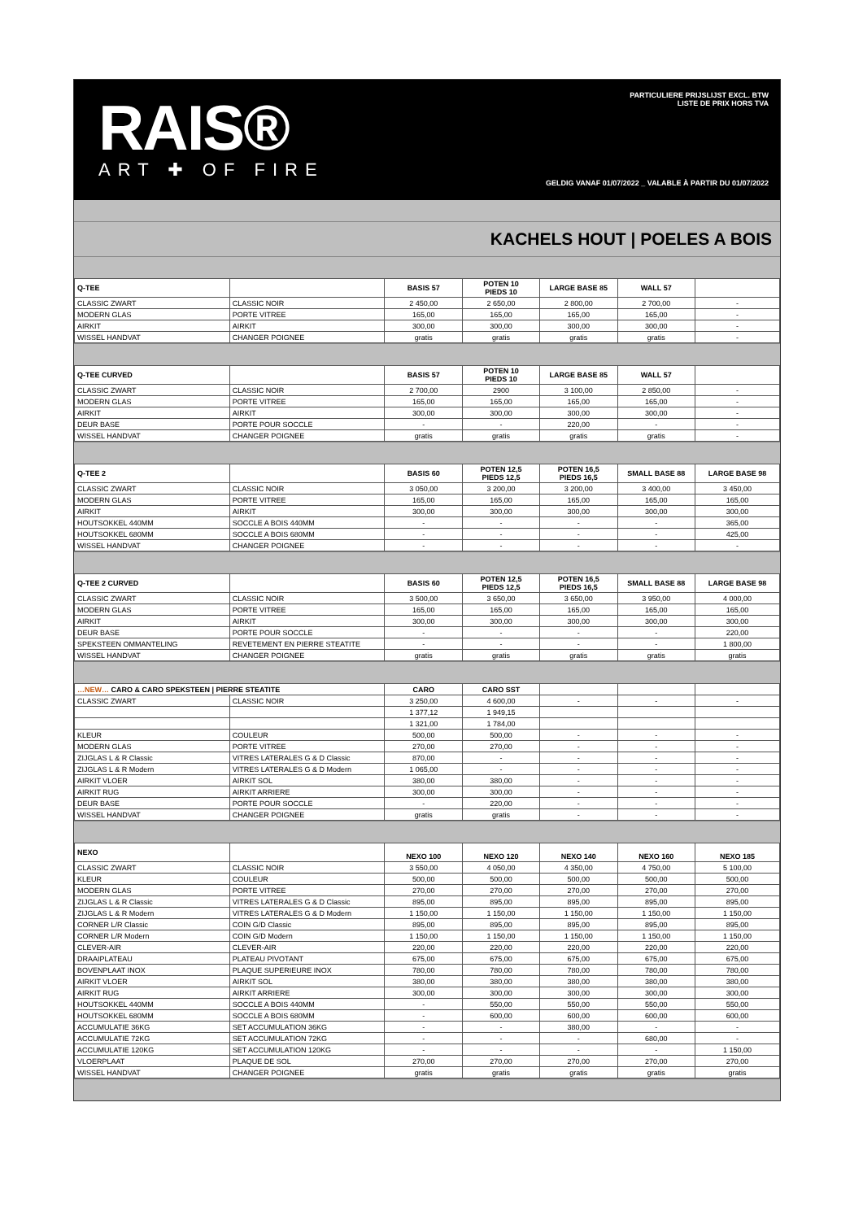RAIS®
ART ✚ OF FIRE
PARTICULIERE PRIJSLIJST EXCL. BTW
LISTE DE PRIX HORS TVA
GELDIG VANAF 01/07/2022 _ VALABLE À PARTIR DU 01/07/2022
KACHELS HOUT | POELES A BOIS
| Q-TEE | | BASIS 57 | POTEN 10 PIEDS 10 | LARGE BASE 85 | WALL 57 | |
| CLASSIC ZWART | CLASSIC NOIR | 2 450,00 | 2 650,00 | 2 800,00 | 2 700,00 | - |
| MODERN GLAS | PORTE VITREE | 165,00 | 165,00 | 165,00 | 165,00 | - |
| AIRKIT | AIRKIT | 300,00 | 300,00 | 300,00 | 300,00 | - |
| WISSEL HANDVAT | CHANGER POIGNEE | gratis | gratis | gratis | gratis | - |
| Q-TEE CURVED | | BASIS 57 | POTEN 10 PIEDS 10 | LARGE BASE 85 | WALL 57 | |
| CLASSIC ZWART | CLASSIC NOIR | 2 700,00 | 2900 | 3 100,00 | 2 850,00 | - |
| MODERN GLAS | PORTE VITREE | 165,00 | 165,00 | 165,00 | 165,00 | - |
| AIRKIT | AIRKIT | 300,00 | 300,00 | 300,00 | 300,00 | - |
| DEUR BASE | PORTE POUR SOCCLE | - | - | 220,00 | - | - |
| WISSEL HANDVAT | CHANGER POIGNEE | gratis | gratis | gratis | gratis | - |
| Q-TEE 2 | | BASIS 60 | POTEN 12,5 PIEDS 12,5 | POTEN 16,5 PIEDS 16,5 | SMALL BASE 88 | LARGE BASE 98 |
| CLASSIC ZWART | CLASSIC NOIR | 3 050,00 | 3 200,00 | 3 200,00 | 3 400,00 | 3 450,00 |
| MODERN GLAS | PORTE VITREE | 165,00 | 165,00 | 165,00 | 165,00 | 165,00 |
| AIRKIT | AIRKIT | 300,00 | 300,00 | 300,00 | 300,00 | 300,00 |
| HOUTSOKKEL 440MM | SOCCLE A BOIS 440MM | - | - | - | - | 365,00 |
| HOUTSOKKEL 680MM | SOCCLE A BOIS 680MM | - | - | - | - | 425,00 |
| WISSEL HANDVAT | CHANGER POIGNEE | - | - | - | - | - |
| Q-TEE 2 CURVED | | BASIS 60 | POTEN 12,5 PIEDS 12,5 | POTEN 16,5 PIEDS 16,5 | SMALL BASE 88 | LARGE BASE 98 |
| CLASSIC ZWART | CLASSIC NOIR | 3 500,00 | 3 650,00 | 3 650,00 | 3 950,00 | 4 000,00 |
| MODERN GLAS | PORTE VITREE | 165,00 | 165,00 | 165,00 | 165,00 | 165,00 |
| AIRKIT | AIRKIT | 300,00 | 300,00 | 300,00 | 300,00 | 300,00 |
| DEUR BASE | PORTE POUR SOCCLE | - | - | - | - | 220,00 |
| SPEKSTEEN OMMANTELING | REVETEMENT EN PIERRE STEATITE | - | - | - | - | 1 800,00 |
| WISSEL HANDVAT | CHANGER POIGNEE | gratis | gratis | gratis | gratis | gratis |
| …NEW… CARO & CARO SPEKSTEEN / PIERRE STEATITE | | CARO | CARO SST | | | |
| CLASSIC ZWART | CLASSIC NOIR | 3 250,00 | 4 600,00 | - | - | - |
| | | 1 377,12 | 1 949,15 | | | |
| | | 1 321,00 | 1 784,00 | | | |
| KLEUR | COULEUR | 500,00 | 500,00 | - | - | - |
| MODERN GLAS | PORTE VITREE | 270,00 | 270,00 | - | - | - |
| ZIJGLAS L & R Classic | VITRES LATERALES G & D Classic | 870,00 | - | - | - | - |
| ZIJGLAS L & R Modern | VITRES LATERALES G & D Modern | 1 065,00 | - | - | - | - |
| AIRKIT VLOER | AIRKIT SOL | 380,00 | 380,00 | - | - | - |
| AIRKIT RUG | AIRKIT ARRIERE | 300,00 | 300,00 | - | - | - |
| DEUR BASE | PORTE POUR SOCCLE | - | 220,00 | - | - | - |
| WISSEL HANDVAT | CHANGER POIGNEE | gratis | gratis | - | - | - |
| NEXO | | NEXO 100 | NEXO 120 | NEXO 140 | NEXO 160 | NEXO 185 |
| CLASSIC ZWART | CLASSIC NOIR | 3 550,00 | 4 050,00 | 4 350,00 | 4 750,00 | 5 100,00 |
| KLEUR | COULEUR | 500,00 | 500,00 | 500,00 | 500,00 | 500,00 |
| MODERN GLAS | PORTE VITREE | 270,00 | 270,00 | 270,00 | 270,00 | 270,00 |
| ZIJGLAS L & R Classic | VITRES LATERALES G & D Classic | 895,00 | 895,00 | 895,00 | 895,00 | 895,00 |
| ZIJGLAS L & R Modern | VITRES LATERALES G & D Modern | 1 150,00 | 1 150,00 | 1 150,00 | 1 150,00 | 1 150,00 |
| CORNER L/R Classic | COIN G/D Classic | 895,00 | 895,00 | 895,00 | 895,00 | 895,00 |
| CORNER L/R Modern | COIN G/D Modern | 1 150,00 | 1 150,00 | 1 150,00 | 1 150,00 | 1 150,00 |
| CLEVER-AIR | CLEVER-AIR | 220,00 | 220,00 | 220,00 | 220,00 | 220,00 |
| DRAAIPLATEAU | PLATEAU PIVOTANT | 675,00 | 675,00 | 675,00 | 675,00 | 675,00 |
| BOVENPLAAT INOX | PLAQUE SUPERIEURE INOX | 780,00 | 780,00 | 780,00 | 780,00 | 780,00 |
| AIRKIT VLOER | AIRKIT SOL | 380,00 | 380,00 | 380,00 | 380,00 | 380,00 |
| AIRKIT RUG | AIRKIT ARRIERE | 300,00 | 300,00 | 300,00 | 300,00 | 300,00 |
| HOUTSOKKEL 440MM | SOCCLE A BOIS 440MM | - | 550,00 | 550,00 | 550,00 | 550,00 |
| HOUTSOKKEL 680MM | SOCCLE A BOIS 680MM | - | 600,00 | 600,00 | 600,00 | 600,00 |
| ACCUMULATIE 36KG | SET ACCUMULATION 36KG | - | - | 380,00 | - | - |
| ACCUMULATIE 72KG | SET ACCUMULATION 72KG | - | - | - | 680,00 | - |
| ACCUMULATIE 120KG | SET ACCUMULATION 120KG | - | - | - | - | 1 150,00 |
| VLOERPLAAT | PLAQUE DE SOL | 270,00 | 270,00 | 270,00 | 270,00 | 270,00 |
| WISSEL HANDVAT | CHANGER POIGNEE | gratis | gratis | gratis | gratis | gratis |